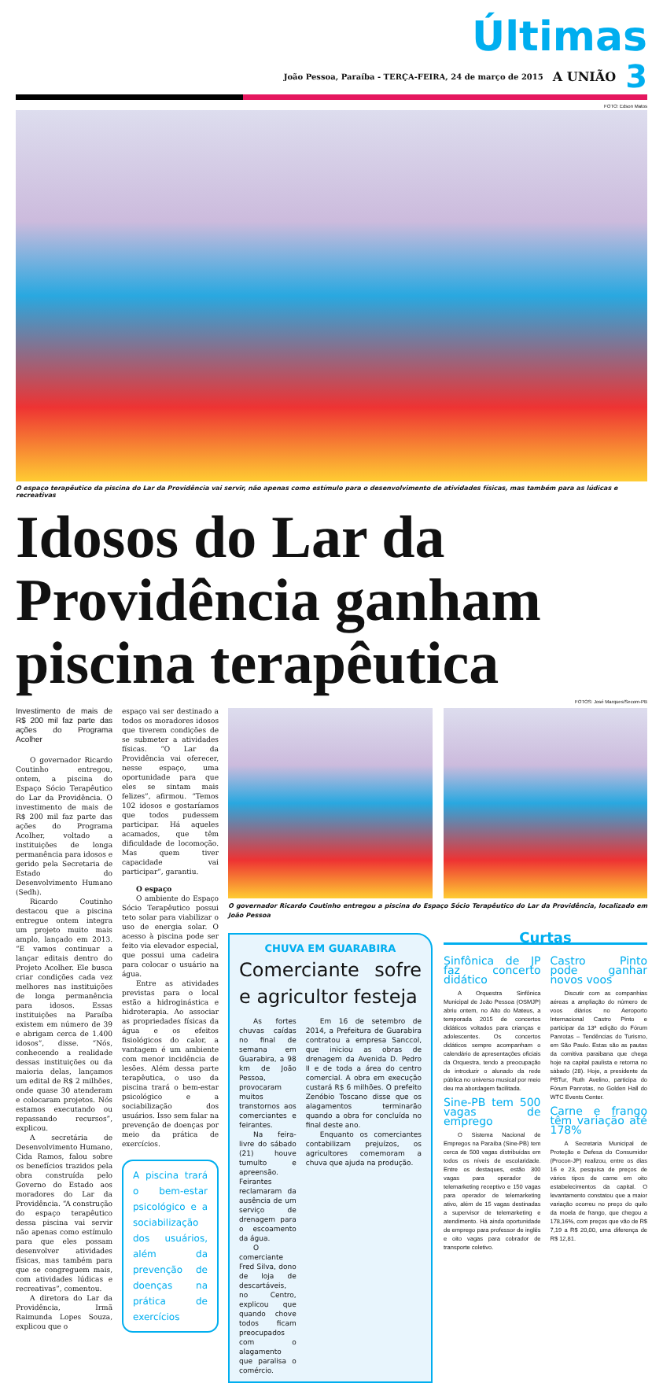Últimas
João Pessoa, Paraíba - TERÇA-FEIRA, 24 de março de 2015 A UNIÃO 3
FOTO: Edson Matos
O espaço terapêutico da piscina do Lar da Providência vai servir, não apenas como estímulo para o desenvolvimento de atividades físicas, mas também para as lúdicas e recreativas
Idosos do Lar da Providência ganham piscina terapêutica
Investimento de mais de R$ 200 mil faz parte das ações do Programa Acolher
O governador Ricardo Coutinho entregou, ontem, a piscina do Espaço Sócio Terapêutico do Lar da Providência. O investimento de mais de R$ 200 mil faz parte das ações do Programa Acolher, voltado a instituições de longa permanência para idosos e gerido pela Secretaria de Estado do Desenvolvimento Humano (Sedh).
Ricardo Coutinho destacou que a piscina entregue ontem integra um projeto muito mais amplo, lançado em 2013. “E vamos continuar a lançar editais dentro do Projeto Acolher. Ele busca criar condições cada vez melhores nas instituições de longa permanência para idosos. Essas instituições na Paraíba existem em número de 39 e abrigam cerca de 1.400 idosos”, disse. “Nós, conhecendo a realidade dessas instituições ou da maioria delas, lançamos um edital de R$ 2 milhões, onde quase 30 atenderam e colocaram projetos. Nós estamos executando ou repassando recursos”, explicou.
A secretária de Desenvolvimento Humano, Cida Ramos, falou sobre os benefícios trazidos pela obra construída pelo Governo do Estado aos moradores do Lar da Providência. “A construção do espaço terapêutico dessa piscina vai servir não apenas como estímulo para que eles possam desenvolver atividades físicas, mas também para que se congreguem mais, com atividades lúdicas e recreativas”, comentou.
A diretora do Lar da Providência, Irmã Raimunda Lopes Souza, explicou que o
espaço vai ser destinado a todos os moradores idosos que tiverem condições de se submeter a atividades físicas. “O Lar da Providência vai oferecer, nesse espaço, uma oportunidade para que eles se sintam mais felizes”, afirmou. “Temos 102 idosos e gostaríamos que todos pudessem participar. Há aqueles acamados, que têm dificuldade de locomoção. Mas quem tiver capacidade vai participar”, garantiu.
O espaço
O ambiente do Espaço Sócio Terapêutico possui teto solar para viabilizar o uso de energia solar. O acesso à piscina pode ser feito via elevador especial, que possui uma cadeira para colocar o usuário na água.
Entre as atividades previstas para o local estão a hidroginástica e hidroterapia. Ao associar as propriedades físicas da água e os efeitos fisiológicos do calor, a vantagem é um ambiente com menor incidência de lesões. Além dessa parte terapêutica, o uso da piscina trará o bem-estar psicológico e a sociabilização dos usuários. Isso sem falar na prevenção de doenças por meio da prática de exercícios.
A piscina trará o bem-estar psicológico e a sociabilização dos usuários, além da prevenção de doenças na prática de exercícios
FOTOS: José Marques/Secom-PB
O governador Ricardo Coutinho entregou a piscina do Espaço Sócio Terapêutico do Lar da Providência, localizado em João Pessoa
CHUVA EM GUARABIRA
Comerciante sofre e agricultor festeja
As fortes chuvas caídas no final de semana em Guarabira, a 98 km de João Pessoa, provocaram muitos transtornos aos comerciantes e feirantes.
Na feira-livre do sábado (21) houve tumulto e apreensão. Feirantes reclamaram da ausência de um serviço de drenagem para o escoamento da água.
O comerciante Fred Silva, dono de loja de descartáveis, no Centro, explicou que quando chove todos ficam preocupados com o alagamento que paralisa o comércio.
Em 16 de setembro de 2014, a Prefeitura de Guarabira contratou a empresa Sanccol, que iniciou as obras de drenagem da Avenida D. Pedro II e de toda a área do centro comercial. A obra em execução custará R$ 6 milhões. O prefeito Zenóbio Toscano disse que os alagamentos terminarão quando a obra for concluída no final deste ano.
Enquanto os comerciantes contabilizam prejuízos, os agricultores comemoram a chuva que ajuda na produção.
Curtas
Sinfônica de JP faz concerto didático
A Orquestra Sinfônica Municipal de João Pessoa (OSMJP) abriu ontem, no Alto do Mateus, a temporada 2015 de concertos didáticos voltados para crianças e adolescentes. Os concertos didáticos sempre acompanham o calendário de apresentações oficiais da Orquestra, tendo a preocupação de introduzir o alunado da rede pública no universo musical por meio deu ma abordagem facilitada.
Sine-PB tem 500 vagas de emprego
O Sistema Nacional de Empregos na Paraíba (Sine-PB) tem cerca de 500 vagas distribuídas em todos os níveis de escolaridade. Entre os destaques, estão 300 vagas para operador de telemarketing receptivo e 150 vagas para operador de telemarketing ativo, além de 15 vagas destinadas a supervisor de telemarketing e atendimento. Há ainda oportunidade de emprego para professor de inglês e oito vagas para cobrador de transporte coletivo.
Castro Pinto pode ganhar novos voos
Discutir com as companhias aéreas a ampliação do número de voos diários no Aeroporto Internacional Castro Pinto e participar da 13ª edição do Fórum Panrotas – Tendências do Turismo, em São Paulo. Estas são as pautas da comitiva paraibana que chega hoje na capital paulista e retorna no sábado (28). Hoje, a presidente da PBTur, Ruth Avelino, participa do Fórum Panrotas, no Golden Hall do WTC Events Center.
Carne e frango têm variação até 178%
A Secretaria Municipal de Proteção e Defesa do Consumidor (Procon-JP) realizou, entre os dias 16 e 23, pesquisa de preços de vários tipos de carne em oito estabelecimentos da capital. O levantamento constatou que a maior variação ocorreu no preço do quilo da moela de frango, que chegou a 178,16%, com preços que vão de R$ 7,19 a R$ 20,00, uma diferença de R$ 12,81.